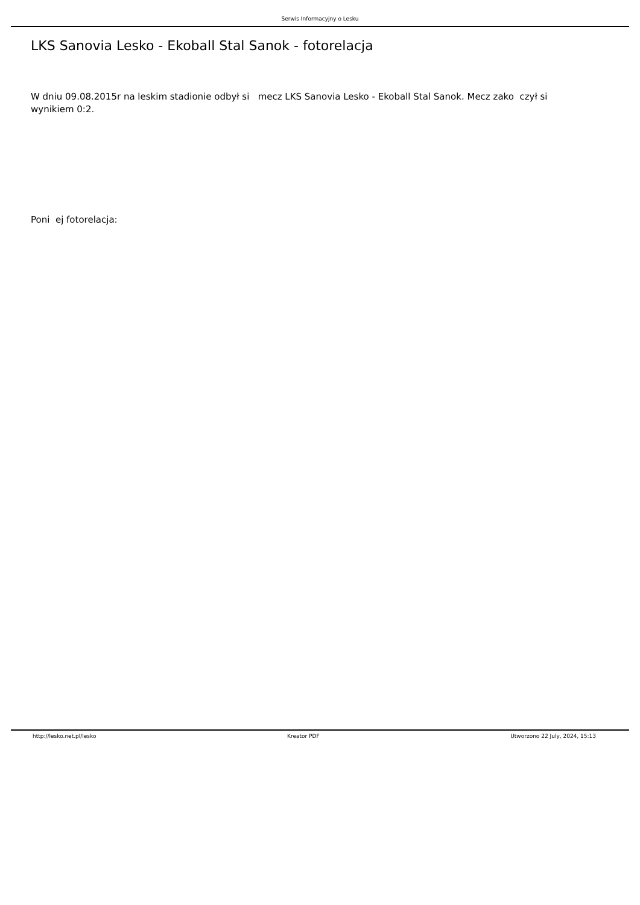Serwis Informacyjny o Lesku
LKS Sanovia Lesko - Ekoball Stal Sanok - fotorelacja
W dniu 09.08.2015r na leskim stadionie odbył si mecz LKS Sanovia Lesko - Ekoball Stal Sanok. Mecz zako czył si wynikiem 0:2.
Poni ej fotorelacja:
http://lesko.net.pl/lesko Kreator PDF Utworzono 22 July, 2024, 15:13